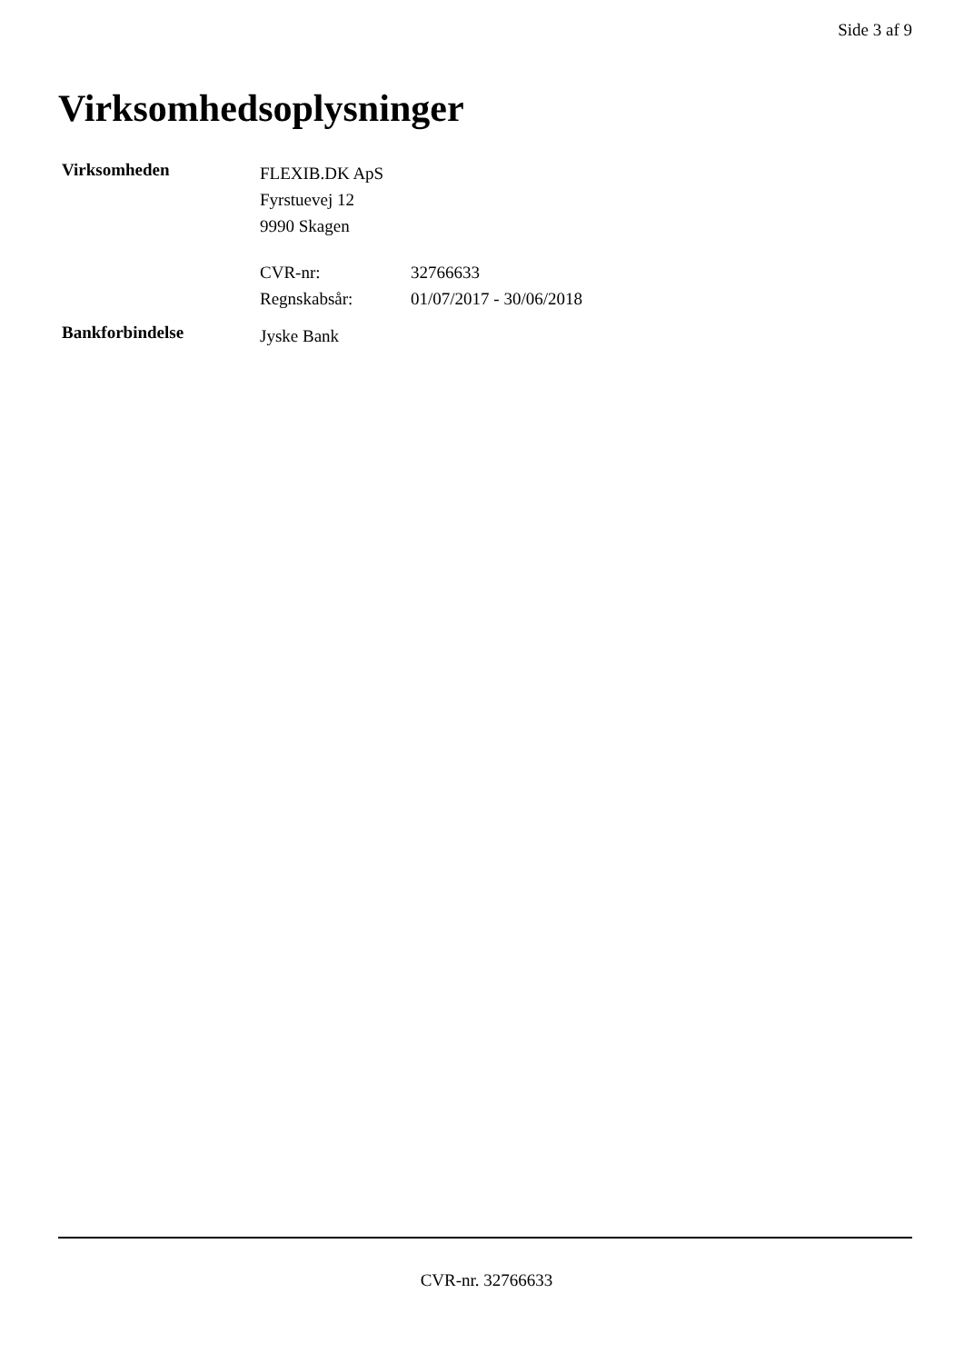Side 3 af 9
Virksomhedsoplysninger
Virksomheden
FLEXIB.DK ApS
Fyrstuevej 12
9990 Skagen
CVR-nr: 32766633
Regnskabsår: 01/07/2017 - 30/06/2018
Bankforbindelse
Jyske Bank
CVR-nr. 32766633